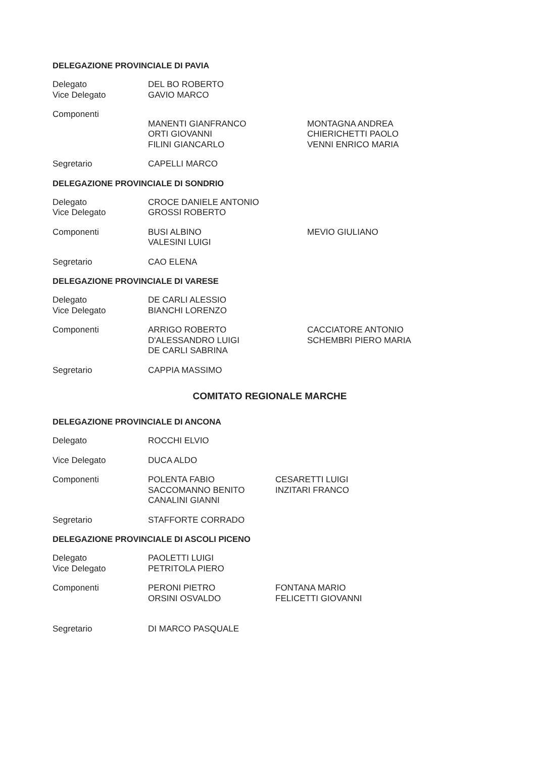DELEGAZIONE PROVINCIALE DI PAVIA
Delegato
Vice Delegato
DEL BO ROBERTO
GAVIO MARCO
Componenti
MANENTI GIANFRANCO
ORTI GIOVANNI
FILINI GIANCARLO
MONTAGNA ANDREA
CHIERICHETTI PAOLO
VENNI ENRICO MARIA
Segretario CAPELLI MARCO
DELEGAZIONE PROVINCIALE DI SONDRIO
Delegato
Vice Delegato
CROCE DANIELE ANTONIO
GROSSI ROBERTO
Componenti BUSI ALBINO
VALESINI LUIGI
MEVIO GIULIANO
Segretario CAO ELENA
DELEGAZIONE PROVINCIALE DI VARESE
Delegato
Vice Delegato
DE CARLI ALESSIO
BIANCHI LORENZO
Componenti ARRIGO ROBERTO
D'ALESSANDRO LUIGI
DE CARLI SABRINA
CACCIATORE ANTONIO
SCHEMBRI PIERO MARIA
Segretario CAPPIA MASSIMO
COMITATO REGIONALE MARCHE
DELEGAZIONE PROVINCIALE DI ANCONA
Delegato ROCCHI ELVIO
Vice Delegato DUCA ALDO
Componenti POLENTA FABIO
SACCOMANNO BENITO
CANALINI GIANNI
CESARETTI LUIGI
INZITARI FRANCO
Segretario STAFFORTE CORRADO
DELEGAZIONE PROVINCIALE DI ASCOLI PICENO
Delegato
Vice Delegato
PAOLETTI LUIGI
PETRITOLA PIERO
Componenti PERONI PIETRO
ORSINI OSVALDO
FONTANA MARIO
FELICETTI GIOVANNI
Segretario DI MARCO PASQUALE